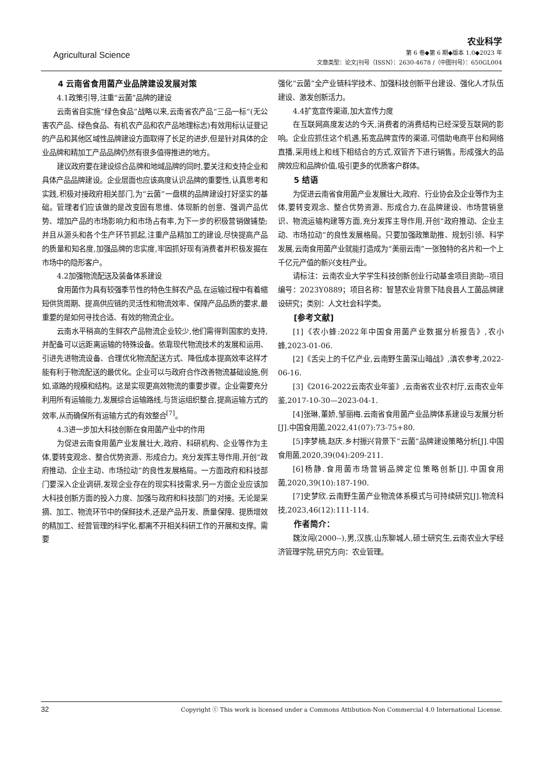Agricultural Science
农业科学
第 6 卷◆第 6 期◆版本 1.0◆2023 年
文章类型：论文|刊号（ISSN）：2630-4678 /（中图刊号）：650GL004
4 云南省食用菌产业品牌建设发展对策
4.1政策引导,注重“云菌”品牌的建设
云南省自实施“绿色食品”战略以来,云南省农产品“三品一标”(无公害农产品、绿色食品、有机农产品和农产品地理标志)有效用标认证登记的产品和其他区域性品牌建设方面取得了长足的进步,但是针对具体的企业品牌和精加工产品品牌仍然有很多值得推进的地方。
建议政府要在建设综合品牌和地域品牌的同时,要关注和支持企业和具体产品品牌建设。企业层面也应该高度认识品牌的重要性,认真思考和实践,积极对接政府相关部门,为“云菌”一盘棋的品牌建设打好坚实的基础。管理者们应该做的是改变固有思维、体现新的创意、强调产品优势、增加产品的市场影响力和市场占有率,为下一步的积极营销做铺垫;并且从源头和各个生产环节抓起,注重产品精加工的建设,尽快提高产品的质量和知名度,加强品牌的忠实度,牢固抓好现有消费者并积极发掘在市场中的隐形客户。
4.2加强物流配送及装备体系建设
食用菌作为具有较强季节性的特色生鲜农产品,在运输过程中有着缩短供货周期、提高供应链的灵活性和物流效率、保障产品品质的要求,最重要的是如何寻找合适、有效的物流企业。
云南水平稍高的生鲜农产品物流企业较少,他们需得到国家的支持,并配备可以远距离运输的特殊设备。依靠现代物流技术的发展和运用、引进先进物流设备、合理优化物流配送方式、降低成本提高效率这样才能有利于物流配送的最优化。企业可以与政府合作改善物流基础设施,例如,道路的规模和结构。这是实现更高效物流的重要步骤。企业需要充分利用所有运输能力,发展综合运输路线,与货运组织整合,提高运输方式的效率,从而确保所有运输方式的有效整合<sup>[7]</sup>。
4.3进一步加大科技创新在食用菌产业中的作用
为促进云南食用菌产业发展壮大,政府、科研机构、企业等作为主体,要转变观念、整合优势资源、形成合力。充分发挥主导作用,开创“政府推动、企业主动、市场拉动”的良性发展格局。一方面政府和科技部门要深入企业调研,发现企业存在的现实科技需求,另一方面企业应该加大科技创新方面的投入力度、加强与政府和科技部门的对接。无论是采摘、加工、物流环节中的保鲜技术,还是产品开发、质量保障、提质增效的精加工、经营管理的科学化,都离不开相关科研工作的开展和支撑。需要
强化“云菌”全产业链科学技术、加强科技创新平台建设、强化人才队伍建设、激发创新活力。
4.4扩宽宣传渠道,加大宣传力度
在互联网高度发达的今天,消费者的消费结构已经深受互联网的影响。企业应抓住这个机遇,拓宽品牌宣传的渠道,可借助电商平台和网络直播,采用线上和线下相结合的方式,双管齐下进行销售。形成强大的品牌效应和品牌价值,吸引更多的优质客户群体。
5 结语
为促进云南省食用菌产业发展壮大,政府、行业协会及企业等作为主体,要转变观念、整合优势资源、形成合力,在品牌建设、市场营销意识、物流运输构建等方面,充分发挥主导作用,开创“政府推动、企业主动、市场拉动”的良性发展格局。只要加强政策助推、规划引领、科学发展,云南食用菌产业就能打造成为“美丽云南”一张独特的名片和一个上千亿元产值的新兴支柱产业。
请标注：云南农业大学学生科技创新创业行动基金项目资助--项目编号：2023Y0889；项目名称：智慧农业背景下陆良县人工菌品牌建设研究；类别：人文社会科学类。
[参考文献]
[1]《农小蜂:2022年中国食用菌产业数据分析报告》,农小蜂,2023-01-06.
[2]《舌尖上的千亿产业,云南野生菌深山暗战》,滇农参考,2022-06-16.
[3]《2016-2022云南农业年鉴》,云南省农业农村厅,云南农业年鉴,2017-10-30—2023-04-1.
[4]张琳,董娇,邹丽梅.云南省食用菌产业品牌体系建设与发展分析[J].中国食用菌,2022,41(07):73-75+80.
[5]李梦楠,赵庆.乡村振兴背景下“云菌”品牌建设策略分析[J].中国食用菌,2020,39(04):209-211.
[6]杨静.食用菌市场营销品牌定位策略创新[J].中国食用菌,2020,39(10):187-190.
[7]史梦欣.云南野生菌产业物流体系模式与可持续研究[J].物流科技,2023,46(12):111-114.
作者简介：
魏汝闯(2000--),男,汉族,山东聊城人,硕士研究生,云南农业大学经济管理学院,研究方向：农业管理。
32 Copyright ⓒ This work is licensed under a Commons Attibution-Non Commercial 4.0 International License.